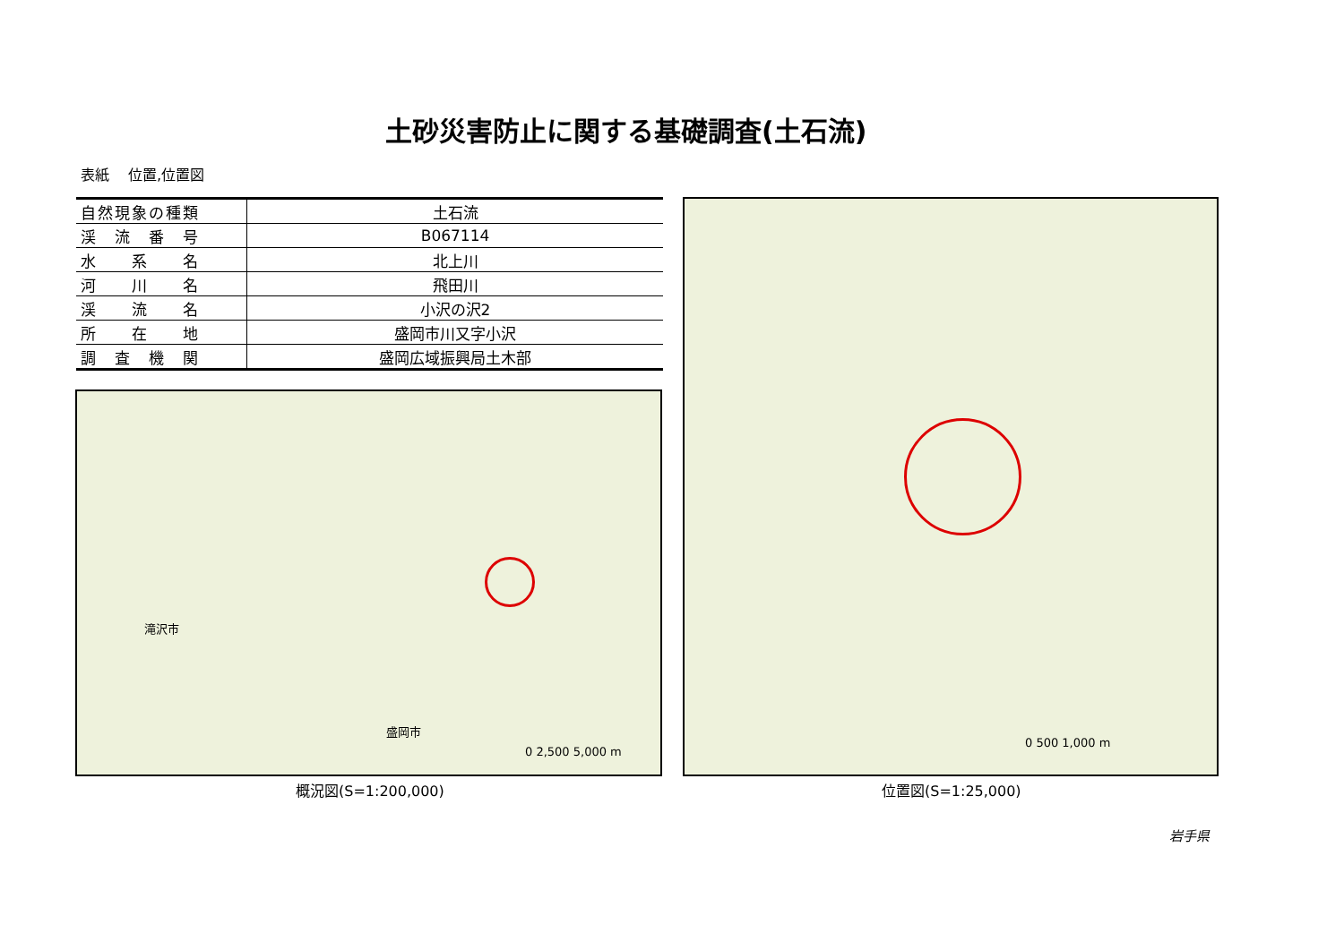土砂災害防止に関する基礎調査(土石流)
表紙　 位置,位置図
| 自然現象の種類 | 土石流 |
| 渓 流 番 号 | B067114 |
| 水 系 名 | 北上川 |
| 河 川 名 | 飛田川 |
| 渓 流 名 | 小沢の沢2 |
| 所 在 地 | 盛岡市川又字小沢 |
| 調 査 機 関 | 盛岡広域振興局土木部 |
滝沢市
盛岡市
0 2,500 5,000 m
0 500 1,000 m
概況図(S=1:200,000) 位置図(S=1:25,000)
岩手県